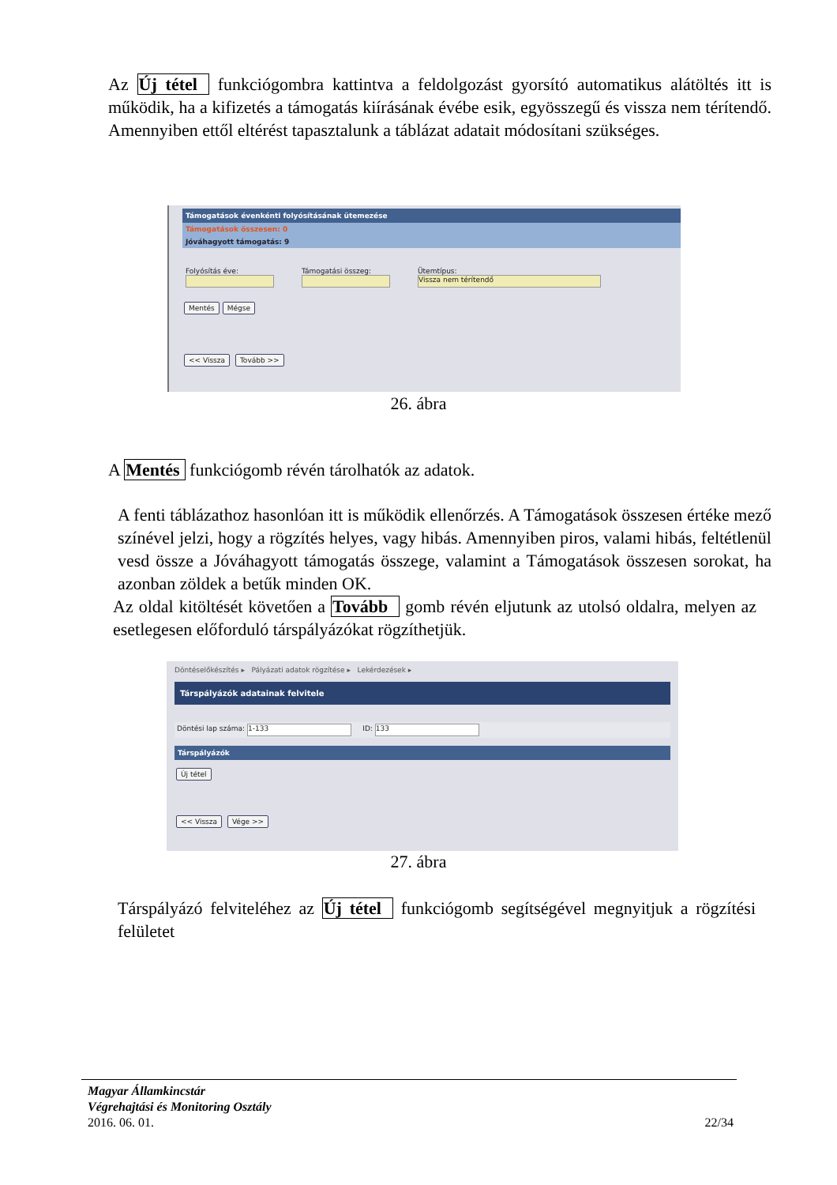Az Új tétel funkciógombra kattintva a feldolgozást gyorsító automatikus alátöltés itt is működik, ha a kifizetés a támogatás kiírásának évébe esik, egyösszegű és vissza nem térítendő. Amennyiben ettől eltérést tapasztalunk a táblázat adatait módosítani szükséges.
Támogatások évenkénti folyósításának ütemezése
Támogatások összesen: 0
Jóváhagyott támogatás: 9
Folyósítás éve:
Támogatási összeg:
Ütemtípus:
Vissza nem térítendő
Mentés Mégse
<< Vissza Tovább >>
26. ábra
A Mentés funkciógomb révén tárolhatók az adatok.
A fenti táblázathoz hasonlóan itt is működik ellenőrzés. A Támogatások összesen értéke mező színével jelzi, hogy a rögzítés helyes, vagy hibás. Amennyiben piros, valami hibás, feltétlenül vesd össze a Jóváhagyott támogatás összege, valamint a Támogatások összesen sorokat, ha azonban zöldek a betűk minden OK.
Az oldal kitöltését követően a Tovább gomb révén eljutunk az utolsó oldalra, melyen az esetlegesen előforduló társpályázókat rögzíthetjük.
Döntéselőkészítés ▸ Pályázati adatok rögzítése ▸ Lekérdezések ▸
Társpályázók adatainak felvitele
Döntési lap száma: 1-133 ID: 133
Társpályázók
Új tétel
<< Vissza Vége >>
27. ábra
Társpályázó felviteléhez az Új tétel funkciógomb segítségével megnyitjuk a rögzítési felületet
Magyar Államkincstár
Végrehajtási és Monitoring Osztály
2016. 06. 01. 22/34